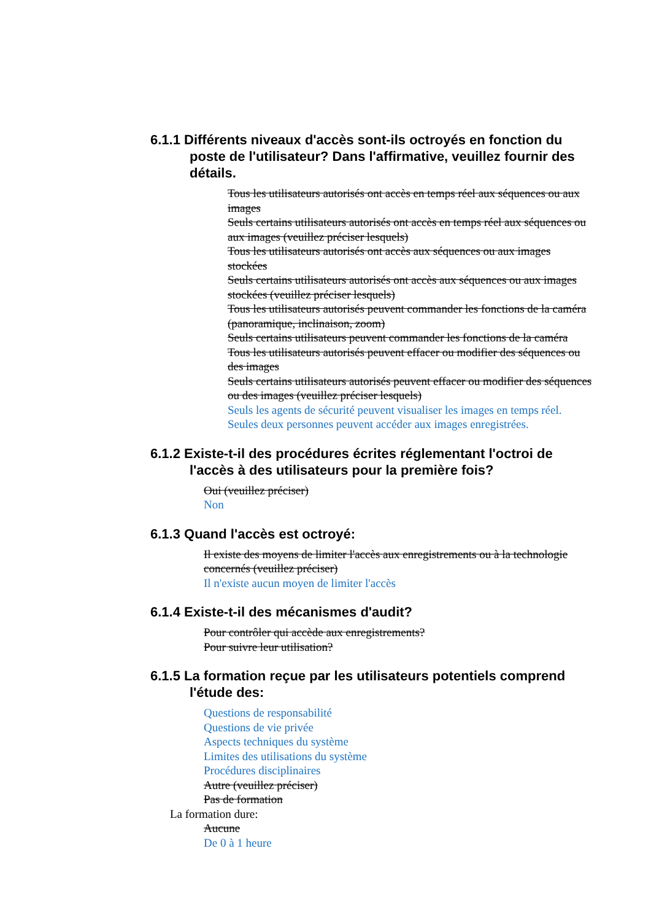6.1.1 Différents niveaux d'accès sont-ils octroyés en fonction du poste de l'utilisateur? Dans l'affirmative, veuillez fournir des détails.
Tous les utilisateurs autorisés ont accès en temps réel aux séquences ou aux images
Seuls certains utilisateurs autorisés ont accès en temps réel aux séquences ou aux images (veuillez préciser lesquels)
Tous les utilisateurs autorisés ont accès aux séquences ou aux images stockées
Seuls certains utilisateurs autorisés ont accès aux séquences ou aux images stockées (veuillez préciser lesquels)
Tous les utilisateurs autorisés peuvent commander les fonctions de la caméra (panoramique, inclinaison, zoom)
Seuls certains utilisateurs peuvent commander les fonctions de la caméra
Tous les utilisateurs autorisés peuvent effacer ou modifier des séquences ou des images
Seuls certains utilisateurs autorisés peuvent effacer ou modifier des séquences ou des images (veuillez préciser lesquels)
Seuls les agents de sécurité peuvent visualiser les images en temps réel. Seules deux personnes peuvent accéder aux images enregistrées.
6.1.2 Existe-t-il des procédures écrites réglementant l'octroi de l'accès à des utilisateurs pour la première fois?
Oui (veuillez préciser)
Non
6.1.3 Quand l'accès est octroyé:
Il existe des moyens de limiter l'accès aux enregistrements ou à la technologie concernés (veuillez préciser)
Il n'existe aucun moyen de limiter l'accès
6.1.4 Existe-t-il des mécanismes d'audit?
Pour contrôler qui accède aux enregistrements?
Pour suivre leur utilisation?
6.1.5 La formation reçue par les utilisateurs potentiels comprend l'étude des:
Questions de responsabilité
Questions de vie privée
Aspects techniques du système
Limites des utilisations du système
Procédures disciplinaires
Autre (veuillez préciser)
Pas de formation
La formation dure:
Aucune
De 0 à 1 heure